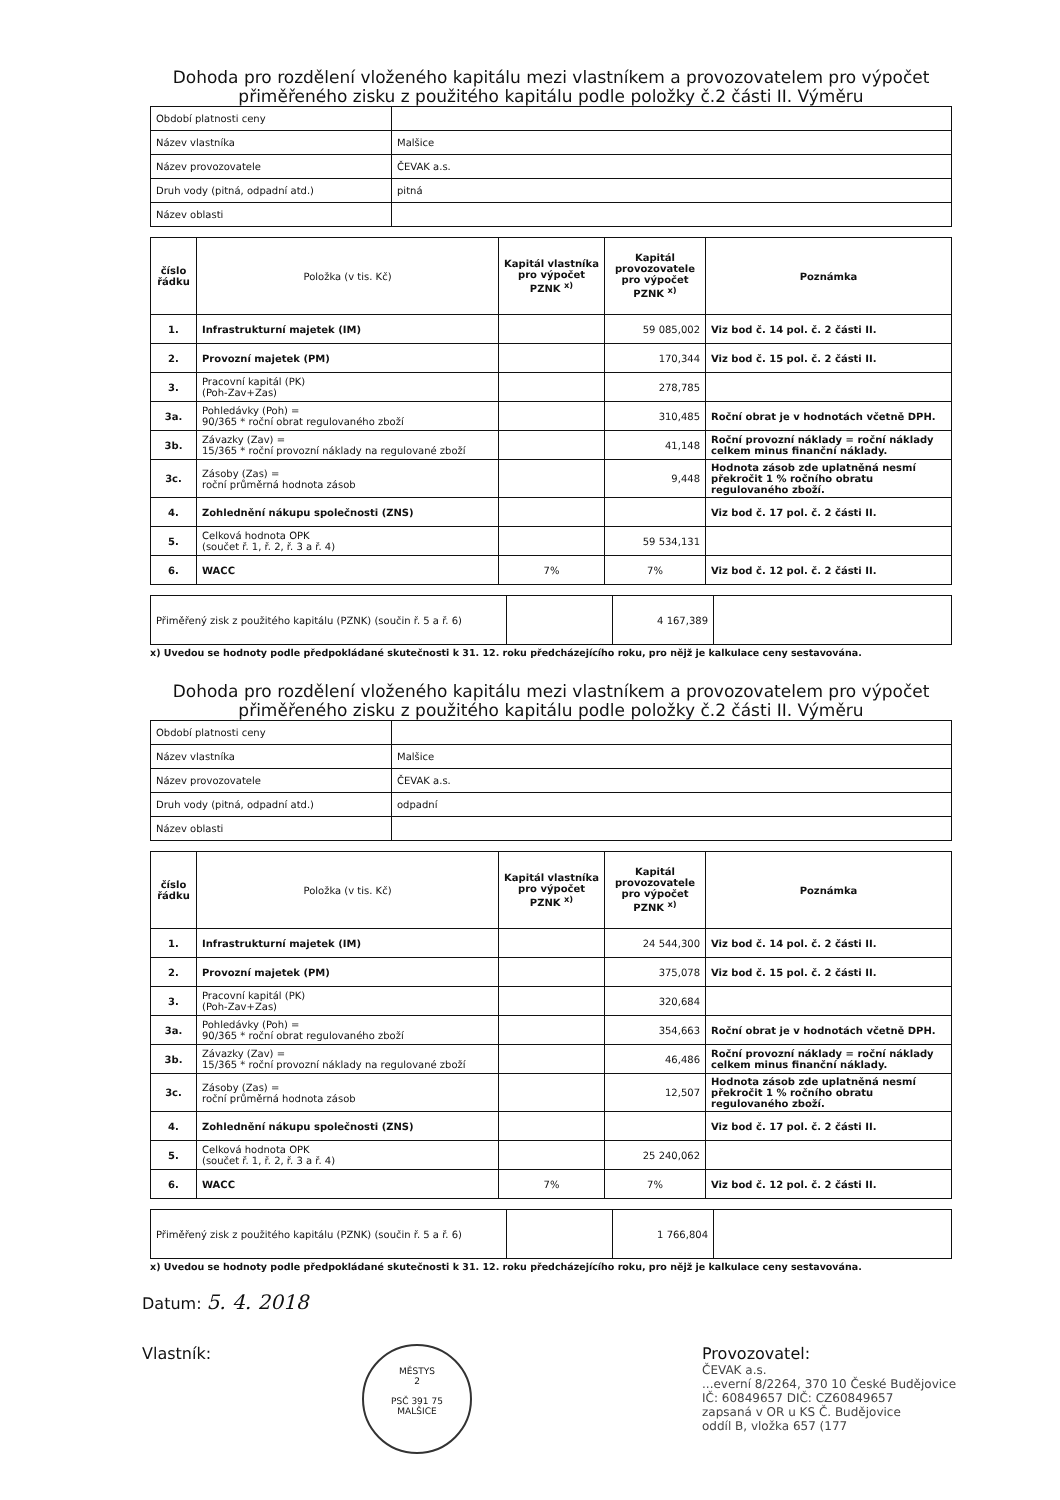Dohoda pro rozdělení vloženého kapitálu mezi vlastníkem a provozovatelem pro výpočet přiměřeného zisku z použitého kapitálu podle položky č.2 části II. Výměru
| Období platnosti ceny | |
| Název vlastníka | Malšice |
| Název provozovatele | ČEVAK a.s. |
| Druh vody (pitná, odpadní atd.) | pitná |
| Název oblasti | |
| číslo řádku | Položka (v tis. Kč) | Kapitál vlastníka pro výpočet PZNK <sup>x)</sup> | Kapitál provozovatele pro výpočet PZNK <sup>x)</sup> | Poznámka |
| --- | --- | --- | --- | --- |
| 1. | Infrastrukturní majetek (IM) | | 59 085,002 | Viz bod č. 14 pol. č. 2 části II. |
| 2. | Provozní majetek (PM) | | 170,344 | Viz bod č. 15 pol. č. 2 části II. |
| 3. | Pracovní kapitál (PK) (Poh-Zav+Zas) | | 278,785 | |
| 3a. | Pohledávky (Poh) = 90/365 * roční obrat regulovaného zboží | | 310,485 | Roční obrat je v hodnotách včetně DPH. |
| 3b. | Závazky (Zav) = 15/365 * roční provozní náklady na regulované zboží | | 41,148 | Roční provozní náklady = roční náklady celkem minus finanční náklady. |
| 3c. | Zásoby (Zas) = roční průměrná hodnota zásob | | 9,448 | Hodnota zásob zde uplatněná nesmí překročit 1 % ročního obratu regulovaného zboží. |
| 4. | Zohlednění nákupu společnosti (ZNS) | | | Viz bod č. 17 pol. č. 2 části II. |
| 5. | Celková hodnota OPK (součet ř. 1, ř. 2, ř. 3 a ř. 4) | | 59 534,131 | |
| 6. | WACC | 7% | 7% | Viz bod č. 12 pol. č. 2 části II. |
| Přiměřený zisk z použitého kapitálu (PZNK) (součin ř. 5 a ř. 6) | | 4 167,389 | |
x) Uvedou se hodnoty podle předpokládané skutečnosti k 31. 12. roku předcházejícího roku, pro nějž je kalkulace ceny sestavována.
Dohoda pro rozdělení vloženého kapitálu mezi vlastníkem a provozovatelem pro výpočet přiměřeného zisku z použitého kapitálu podle položky č.2 části II. Výměru
| Období platnosti ceny | |
| Název vlastníka | Malšice |
| Název provozovatele | ČEVAK a.s. |
| Druh vody (pitná, odpadní atd.) | odpadní |
| Název oblasti | |
| číslo řádku | Položka (v tis. Kč) | Kapitál vlastníka pro výpočet PZNK <sup>x)</sup> | Kapitál provozovatele pro výpočet PZNK <sup>x)</sup> | Poznámka |
| --- | --- | --- | --- | --- |
| 1. | Infrastrukturní majetek (IM) | | 24 544,300 | Viz bod č. 14 pol. č. 2 části II. |
| 2. | Provozní majetek (PM) | | 375,078 | Viz bod č. 15 pol. č. 2 části II. |
| 3. | Pracovní kapitál (PK) (Poh-Zav+Zas) | | 320,684 | |
| 3a. | Pohledávky (Poh) = 90/365 * roční obrat regulovaného zboží | | 354,663 | Roční obrat je v hodnotách včetně DPH. |
| 3b. | Závazky (Zav) = 15/365 * roční provozní náklady na regulované zboží | | 46,486 | Roční provozní náklady = roční náklady celkem minus finanční náklady. |
| 3c. | Zásoby (Zas) = roční průměrná hodnota zásob | | 12,507 | Hodnota zásob zde uplatněná nesmí překročit 1 % ročního obratu regulovaného zboží. |
| 4. | Zohlednění nákupu společnosti (ZNS) | | | Viz bod č. 17 pol. č. 2 části II. |
| 5. | Celková hodnota OPK (součet ř. 1, ř. 2, ř. 3 a ř. 4) | | 25 240,062 | |
| 6. | WACC | 7% | 7% | Viz bod č. 12 pol. č. 2 části II. |
| Přiměřený zisk z použitého kapitálu (PZNK) (součin ř. 5 a ř. 6) | | 1 766,804 | |
x) Uvedou se hodnoty podle předpokládané skutečnosti k 31. 12. roku předcházejícího roku, pro nějž je kalkulace ceny sestavována.
Datum: 5. 4. 2018
Vlastník:
MĚSTYS
2
PSČ 391 75
MALŠICE
Provozovatel:
ČEVAK a.s.
...everní 8/2264, 370 10 České Budějovice
IČ: 60849657 DIČ: CZ60849657
zapsaná v OR u KS Č. Budějovice
oddíl B, vložka 657 (177